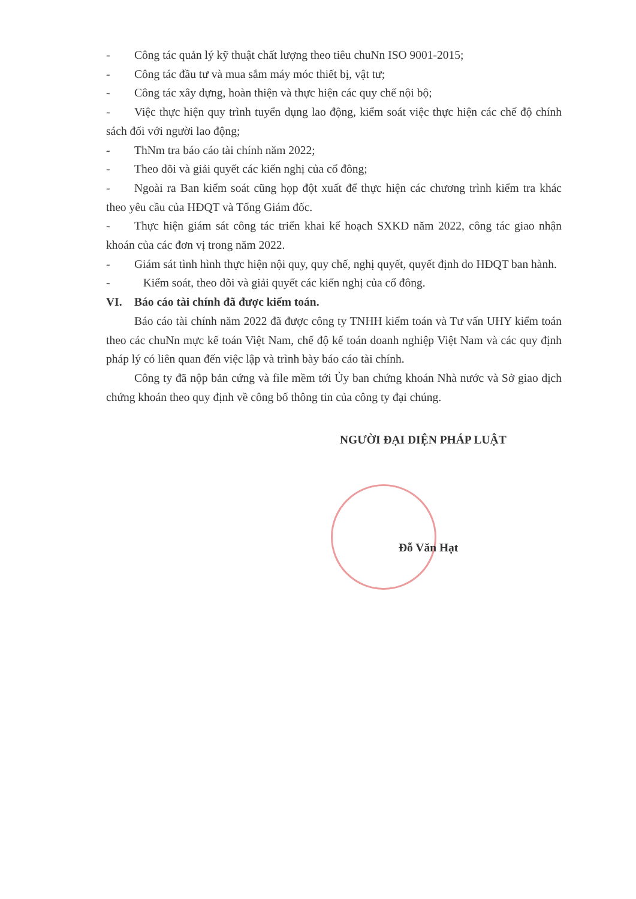- Công tác quản lý kỹ thuật chất lượng theo tiêu chuNn ISO 9001-2015;
- Công tác đầu tư và mua sắm máy móc thiết bị, vật tư;
- Công tác xây dựng, hoàn thiện và thực hiện các quy chế nội bộ;
- Việc thực hiện quy trình tuyển dụng lao động, kiểm soát việc thực hiện các chế độ chính sách đối với người lao động;
- ThNm tra báo cáo tài chính năm 2022;
- Theo dõi và giải quyết các kiến nghị của cổ đông;
- Ngoài ra Ban kiểm soát cũng họp đột xuất để thực hiện các chương trình kiểm tra khác theo yêu cầu của HĐQT và Tổng Giám đốc.
- Thực hiện giám sát công tác triển khai kế hoạch SXKD năm 2022, công tác giao nhận khoán của các đơn vị trong năm 2022.
- Giám sát tình hình thực hiện nội quy, quy chế, nghị quyết, quyết định do HĐQT ban hành.
- Kiểm soát, theo dõi và giải quyết các kiến nghị của cổ đông.
VI. Báo cáo tài chính đã được kiểm toán.
Báo cáo tài chính năm 2022 đã được công ty TNHH kiểm toán và Tư vấn UHY kiểm toán theo các chuNn mực kế toán Việt Nam, chế độ kế toán doanh nghiệp Việt Nam và các quy định pháp lý có liên quan đến việc lập và trình bày báo cáo tài chính.
Công ty đã nộp bản cứng và file mềm tới Ủy ban chứng khoán Nhà nước và Sở giao dịch chứng khoán theo quy định về công bố thông tin của công ty đại chúng.
NGƯỜI ĐẠI DIỆN PHÁP LUẬT
Đỗ Văn Hạt